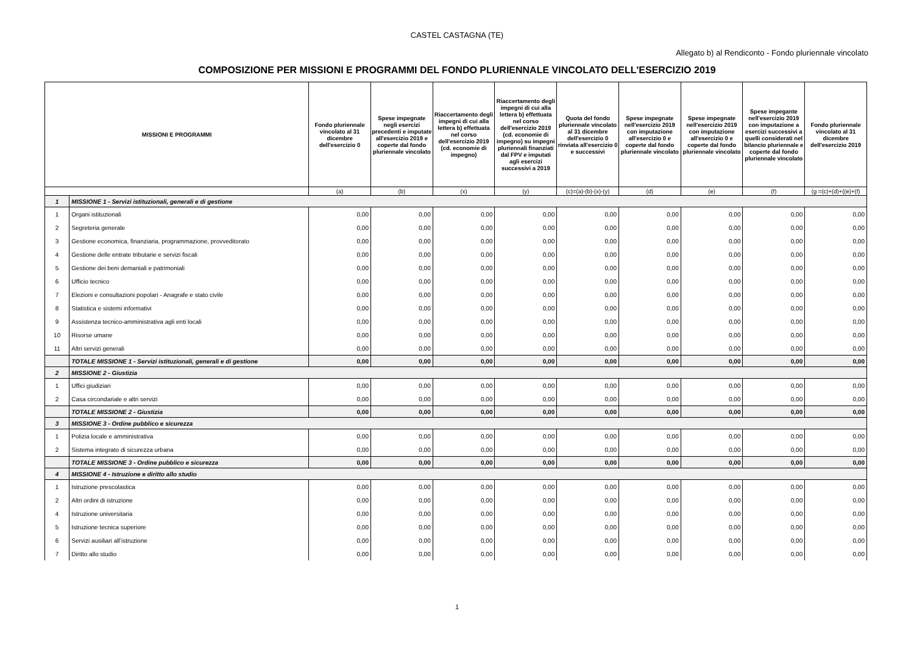CASTEL CASTAGNA (TE)
Allegato b) al Rendiconto - Fondo pluriennale vincolato
COMPOSIZIONE PER MISSIONI E PROGRAMMI DEL FONDO PLURIENNALE VINCOLATO DELL'ESERCIZIO 2019
| MISSIONI E PROGRAMMI | | Fondo pluriennale vincolato al 31 dicembre dell'esercizio 0 | Spese impegnate negli esercizi precedenti e imputate all'esercizio 2019 e coperte dal fondo pluriennale vincolato | Riaccertamento degli impegni di cui alla lettera b) effettuata nel corso dell'esercizio 2019 (cd. economie di impegno) | Riaccertamento degli impegni di cui alla lettera b) effettuata nel corso dell'esercizio 2019 (cd. economie di impegno) su impegni pluriennali finanziati dal FPV e imputati agli esercizi successivi a 2019 | Quota del fondo pluriennale vincolato al 31 dicembre dell'esercizio 0 rinviata all'esercizio 0 e successivi | Spese impegnate nell'esercizio 2019 con imputazione all'esercizio 0 e coperte dal fondo pluriennale vincolato | Spese impegnate nell'esercizio 2019 con imputazione all'esercizio 0 e coperte dal fondo pluriennale vincolato | Spese impegante nell'esercizio 2019 con imputazione a esercizi successivi a quelli considerati nel bilancio pluriennale e coperte dal fondo pluriennale vincolato | Fondo pluriennale vincolato al 31 dicembre dell'esercizio 2019 |
| --- | --- | --- | --- | --- | --- | --- | --- | --- | --- | --- |
| | | (a) | (b) | (x) | (y) | (c)=(a)-(b)-(x)-(y) | (d) | (e) | (f) | (g =(c)+(d)+((e)+(f) |
| 1 | MISSIONE 1 - Servizi istituzionali, generali e di gestione | | | | | | | | | |
| 1 | Organi istituzionali | 0,00 | 0,00 | 0,00 | 0,00 | 0,00 | 0,00 | 0,00 | 0,00 | 0,00 |
| 2 | Segreteria generale | 0,00 | 0,00 | 0,00 | 0,00 | 0,00 | 0,00 | 0,00 | 0,00 | 0,00 |
| 3 | Gestione economica, finanziaria, programmazione, provveditorato | 0,00 | 0,00 | 0,00 | 0,00 | 0,00 | 0,00 | 0,00 | 0,00 | 0,00 |
| 4 | Gestione delle entrate tributarie e servizi fiscali | 0,00 | 0,00 | 0,00 | 0,00 | 0,00 | 0,00 | 0,00 | 0,00 | 0,00 |
| 5 | Gestione dei beni demaniali e patrimoniali | 0,00 | 0,00 | 0,00 | 0,00 | 0,00 | 0,00 | 0,00 | 0,00 | 0,00 |
| 6 | Ufficio tecnico | 0,00 | 0,00 | 0,00 | 0,00 | 0,00 | 0,00 | 0,00 | 0,00 | 0,00 |
| 7 | Elezioni e consultazioni popolari - Anagrafe e stato civile | 0,00 | 0,00 | 0,00 | 0,00 | 0,00 | 0,00 | 0,00 | 0,00 | 0,00 |
| 8 | Statistica e sistemi informativi | 0,00 | 0,00 | 0,00 | 0,00 | 0,00 | 0,00 | 0,00 | 0,00 | 0,00 |
| 9 | Assistenza tecnico-amministrativa agli enti locali | 0,00 | 0,00 | 0,00 | 0,00 | 0,00 | 0,00 | 0,00 | 0,00 | 0,00 |
| 10 | Risorse umane | 0,00 | 0,00 | 0,00 | 0,00 | 0,00 | 0,00 | 0,00 | 0,00 | 0,00 |
| 11 | Altri servizi generali | 0,00 | 0,00 | 0,00 | 0,00 | 0,00 | 0,00 | 0,00 | 0,00 | 0,00 |
| | TOTALE MISSIONE 1 - Servizi istituzionali, generali e di gestione | 0,00 | 0,00 | 0,00 | 0,00 | 0,00 | 0,00 | 0,00 | 0,00 | 0,00 |
| 2 | MISSIONE 2 - Giustizia | | | | | | | | | |
| 1 | Uffici giudiziari | 0,00 | 0,00 | 0,00 | 0,00 | 0,00 | 0,00 | 0,00 | 0,00 | 0,00 |
| 2 | Casa circondariale e altri servizi | 0,00 | 0,00 | 0,00 | 0,00 | 0,00 | 0,00 | 0,00 | 0,00 | 0,00 |
| | TOTALE MISSIONE 2 - Giustizia | 0,00 | 0,00 | 0,00 | 0,00 | 0,00 | 0,00 | 0,00 | 0,00 | 0,00 |
| 3 | MISSIONE 3 - Ordine pubblico e sicurezza | | | | | | | | | |
| 1 | Polizia locale e amministrativa | 0,00 | 0,00 | 0,00 | 0,00 | 0,00 | 0,00 | 0,00 | 0,00 | 0,00 |
| 2 | Sistema integrato di sicurezza urbana | 0,00 | 0,00 | 0,00 | 0,00 | 0,00 | 0,00 | 0,00 | 0,00 | 0,00 |
| | TOTALE MISSIONE 3 - Ordine pubblico e sicurezza | 0,00 | 0,00 | 0,00 | 0,00 | 0,00 | 0,00 | 0,00 | 0,00 | 0,00 |
| 4 | MISSIONE 4 - Istruzione e diritto allo studio | | | | | | | | | |
| 1 | Istruzione prescolastica | 0,00 | 0,00 | 0,00 | 0,00 | 0,00 | 0,00 | 0,00 | 0,00 | 0,00 |
| 2 | Altri ordini di istruzione | 0,00 | 0,00 | 0,00 | 0,00 | 0,00 | 0,00 | 0,00 | 0,00 | 0,00 |
| 4 | Istruzione universitaria | 0,00 | 0,00 | 0,00 | 0,00 | 0,00 | 0,00 | 0,00 | 0,00 | 0,00 |
| 5 | Istruzione tecnica superiore | 0,00 | 0,00 | 0,00 | 0,00 | 0,00 | 0,00 | 0,00 | 0,00 | 0,00 |
| 6 | Servizi ausiliari all’istruzione | 0,00 | 0,00 | 0,00 | 0,00 | 0,00 | 0,00 | 0,00 | 0,00 | 0,00 |
| 7 | Diritto allo studio | 0,00 | 0,00 | 0,00 | 0,00 | 0,00 | 0,00 | 0,00 | 0,00 | 0,00 |
1